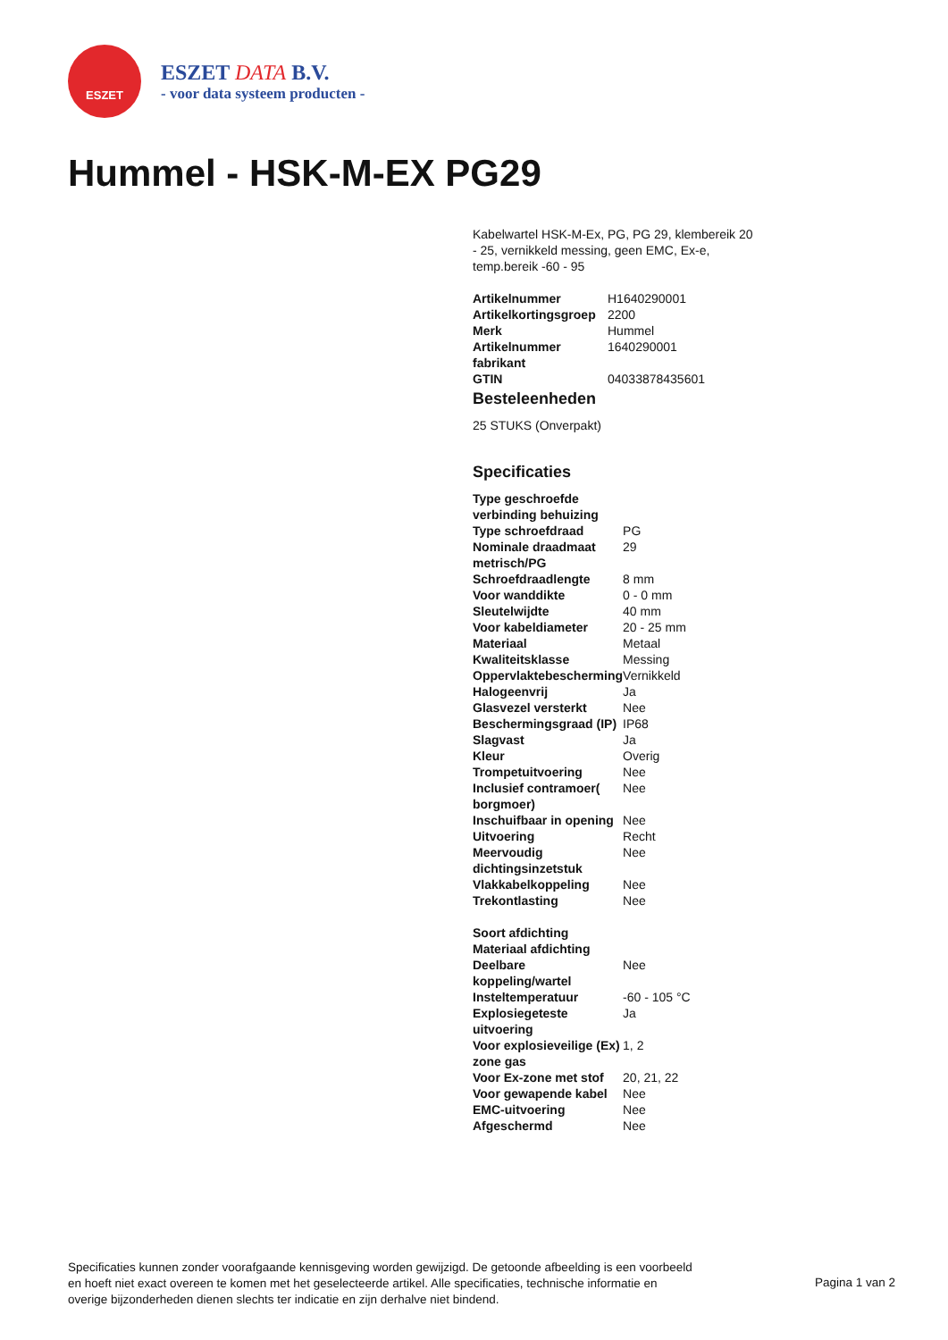ESZET
ESZET DATA B.V.
- voor data systeem producten -
Hummel - HSK-M-EX PG29
Kabelwartel HSK-M-Ex, PG, PG 29, klembereik 20 - 25, vernikkeld messing, geen EMC, Ex-e, temp.bereik -60 - 95
| Artikelnummer | H1640290001 |
| Artikelkortingsgroep | 2200 |
| Merk | Hummel |
| Artikelnummer fabrikant | 1640290001 |
| GTIN | 04033878435601 |
Besteleenheden
25 STUKS (Onverpakt)
Specificaties
| Type geschroefde verbinding behuizing | |
| Type schroefdraad | PG |
| Nominale draadmaat metrisch/PG | 29 |
| Schroefdraadlengte | 8 mm |
| Voor wanddikte | 0 - 0 mm |
| Sleutelwijdte | 40 mm |
| Voor kabeldiameter | 20 - 25 mm |
| Materiaal | Metaal |
| Kwaliteitsklasse | Messing |
| Oppervlaktebescherming | Vernikkeld |
| Halogeenvrij | Ja |
| Glasvezel versterkt | Nee |
| Beschermingsgraad (IP) | IP68 |
| Slagvast | Ja |
| Kleur | Overig |
| Trompetuitvoering | Nee |
| Inclusief contramoer( borgmoer) | Nee |
| Inschuifbaar in opening | Nee |
| Uitvoering | Recht |
| Meervoudig dichtingsinzetstuk | Nee |
| Vlakkabelkoppeling | Nee |
| Trekontlasting | Nee |
| Soort afdichting | |
| Materiaal afdichting | |
| Deelbare koppeling/wartel | Nee |
| Insteltemperatuur | -60 - 105 °C |
| Explosiegeteste uitvoering | Ja |
| Voor explosieveilige (Ex) zone gas | 1, 2 |
| Voor Ex-zone met stof | 20, 21, 22 |
| Voor gewapende kabel | Nee |
| EMC-uitvoering | Nee |
| Afgeschermd | Nee |
Specificaties kunnen zonder voorafgaande kennisgeving worden gewijzigd. De getoonde afbeelding is een voorbeeld en hoeft niet exact overeen te komen met het geselecteerde artikel. Alle specificaties, technische informatie en overige bijzonderheden dienen slechts ter indicatie en zijn derhalve niet bindend.
Pagina 1 van 2